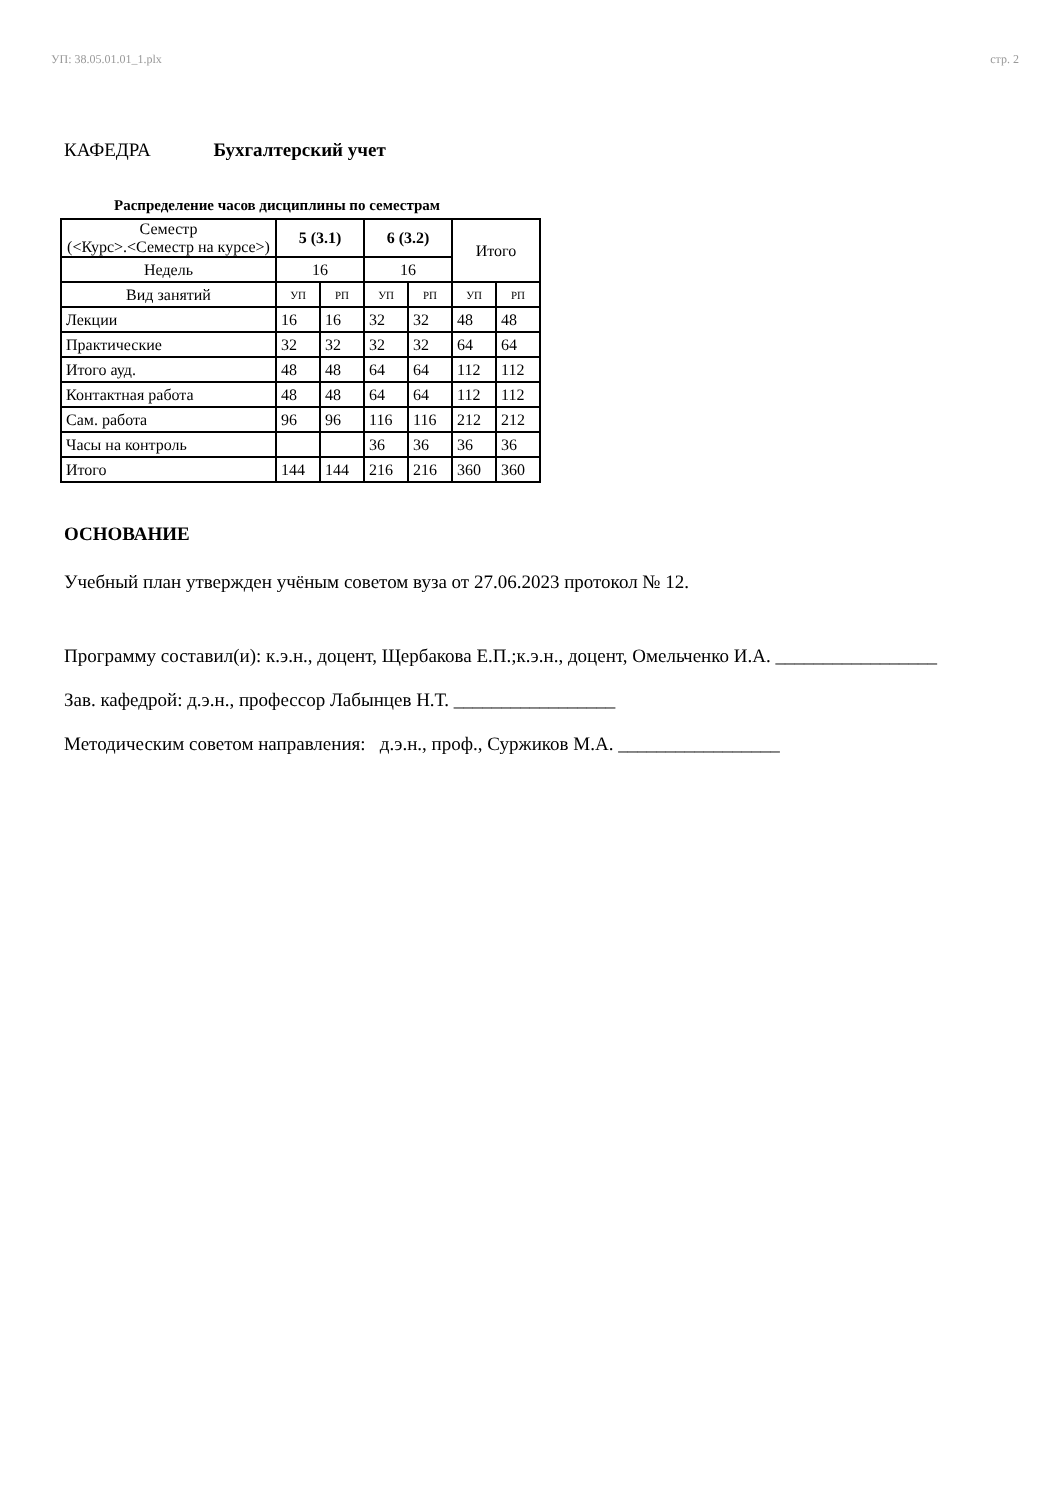УП: 38.05.01.01_1.plx стр. 2
КАФЕДРА Бухгалтерский учет
Распределение часов дисциплины по семестрам
| Семестр (<Курс>.<Семестр на курсе>) | 5 (3.1) | | 6 (3.2) | | Итого | |
| Недель | 16 | | 16 | | | |
| Вид занятий | УП | РП | УП | РП | УП | РП |
| Лекции | 16 | 16 | 32 | 32 | 48 | 48 |
| Практические | 32 | 32 | 32 | 32 | 64 | 64 |
| Итого ауд. | 48 | 48 | 64 | 64 | 112 | 112 |
| Контактная работа | 48 | 48 | 64 | 64 | 112 | 112 |
| Сам. работа | 96 | 96 | 116 | 116 | 212 | 212 |
| Часы на контроль | | | 36 | 36 | 36 | 36 |
| Итого | 144 | 144 | 216 | 216 | 360 | 360 |
ОСНОВАНИЕ
Учебный план утвержден учёным советом вуза от 27.06.2023 протокол № 12.
Программу составил(и): к.э.н., доцент, Щербакова Е.П.;к.э.н., доцент, Омельченко И.А. _________________
Зав. кафедрой: д.э.н., профессор Лабынцев Н.Т. _________________
Методическим советом направления: д.э.н., проф., Суржиков М.А. _________________